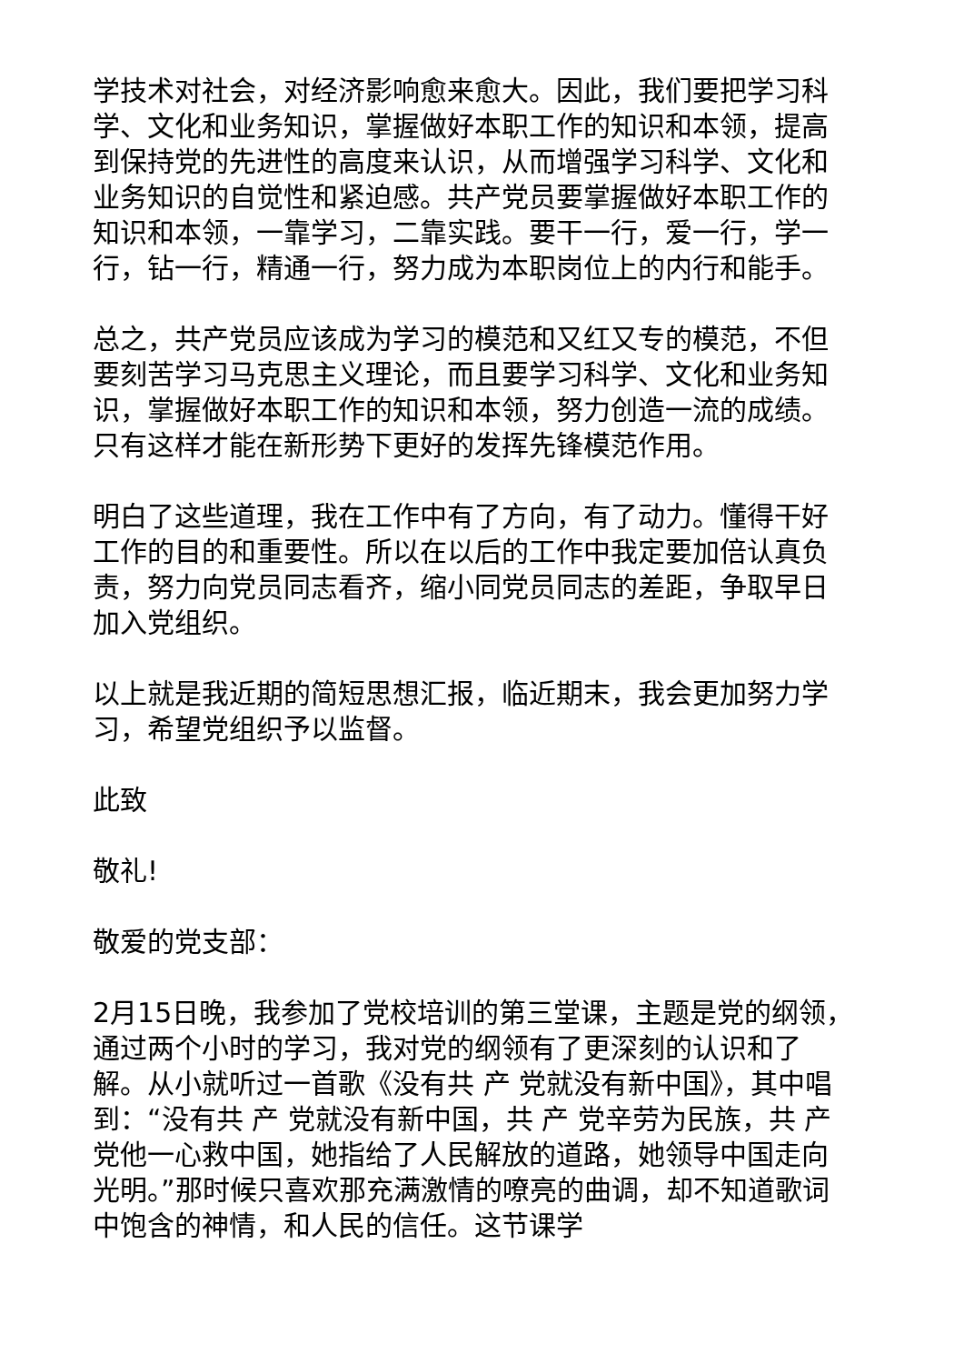学技术对社会，对经济影响愈来愈大。因此，我们要把学习科学、文化和业务知识，掌握做好本职工作的知识和本领，提高到保持党的先进性的高度来认识，从而增强学习科学、文化和业务知识的自觉性和紧迫感。共产党员要掌握做好本职工作的知识和本领，一靠学习，二靠实践。要干一行，爱一行，学一行，钻一行，精通一行，努力成为本职岗位上的内行和能手。
总之，共产党员应该成为学习的模范和又红又专的模范，不但要刻苦学习马克思主义理论，而且要学习科学、文化和业务知识，掌握做好本职工作的知识和本领，努力创造一流的成绩。只有这样才能在新形势下更好的发挥先锋模范作用。
明白了这些道理，我在工作中有了方向，有了动力。懂得干好工作的目的和重要性。所以在以后的工作中我定要加倍认真负责，努力向党员同志看齐，缩小同党员同志的差距，争取早日加入党组织。
以上就是我近期的简短思想汇报，临近期末，我会更加努力学习，希望党组织予以监督。
此致
敬礼!
敬爱的党支部：
2月15日晚，我参加了党校培训的第三堂课，主题是党的纲领，通过两个小时的学习，我对党的纲领有了更深刻的认识和了解。从小就听过一首歌《没有共 产 党就没有新中国》，其中唱到：“没有共 产 党就没有新中国，共 产 党辛劳为民族，共 产 党他一心救中国，她指给了人民解放的道路，她领导中国走向光明。”那时候只喜欢那充满激情的嘹亮的曲调，却不知道歌词中饱含的神情，和人民的信任。这节课学